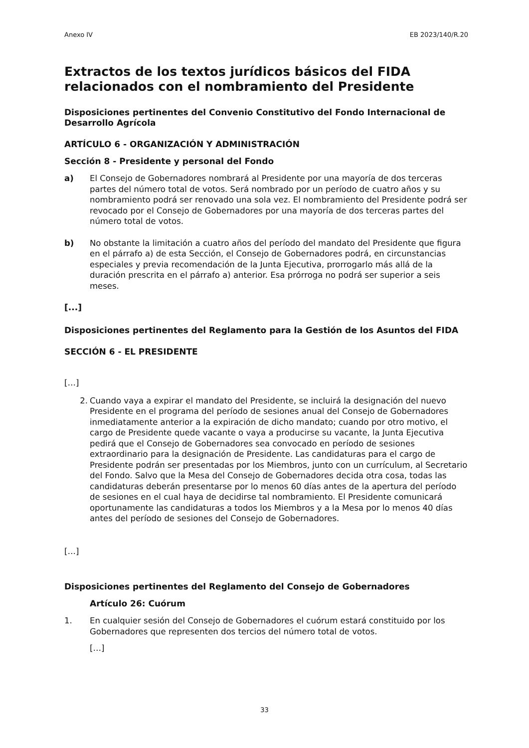Anexo IV EB 2023/140/R.20
Extractos de los textos jurídicos básicos del FIDA relacionados con el nombramiento del Presidente
Disposiciones pertinentes del Convenio Constitutivo del Fondo Internacional de Desarrollo Agrícola
ARTÍCULO 6 - ORGANIZACIÓN Y ADMINISTRACIÓN
Sección 8 - Presidente y personal del Fondo
a) El Consejo de Gobernadores nombrará al Presidente por una mayoría de dos terceras partes del número total de votos. Será nombrado por un período de cuatro años y su nombramiento podrá ser renovado una sola vez. El nombramiento del Presidente podrá ser revocado por el Consejo de Gobernadores por una mayoría de dos terceras partes del número total de votos.
b) No obstante la limitación a cuatro años del período del mandato del Presidente que figura en el párrafo a) de esta Sección, el Consejo de Gobernadores podrá, en circunstancias especiales y previa recomendación de la Junta Ejecutiva, prorrogarlo más allá de la duración prescrita en el párrafo a) anterior. Esa prórroga no podrá ser superior a seis meses.
[...]
Disposiciones pertinentes del Reglamento para la Gestión de los Asuntos del FIDA
SECCIÓN 6 - EL PRESIDENTE
[…]
2. Cuando vaya a expirar el mandato del Presidente, se incluirá la designación del nuevo Presidente en el programa del período de sesiones anual del Consejo de Gobernadores inmediatamente anterior a la expiración de dicho mandato; cuando por otro motivo, el cargo de Presidente quede vacante o vaya a producirse su vacante, la Junta Ejecutiva pedirá que el Consejo de Gobernadores sea convocado en período de sesiones extraordinario para la designación de Presidente. Las candidaturas para el cargo de Presidente podrán ser presentadas por los Miembros, junto con un currículum, al Secretario del Fondo. Salvo que la Mesa del Consejo de Gobernadores decida otra cosa, todas las candidaturas deberán presentarse por lo menos 60 días antes de la apertura del período de sesiones en el cual haya de decidirse tal nombramiento. El Presidente comunicará oportunamente las candidaturas a todos los Miembros y a la Mesa por lo menos 40 días antes del período de sesiones del Consejo de Gobernadores.
[…]
Disposiciones pertinentes del Reglamento del Consejo de Gobernadores
Artículo 26: Cuórum
1. En cualquier sesión del Consejo de Gobernadores el cuórum estará constituido por los Gobernadores que representen dos tercios del número total de votos.
[…]
33